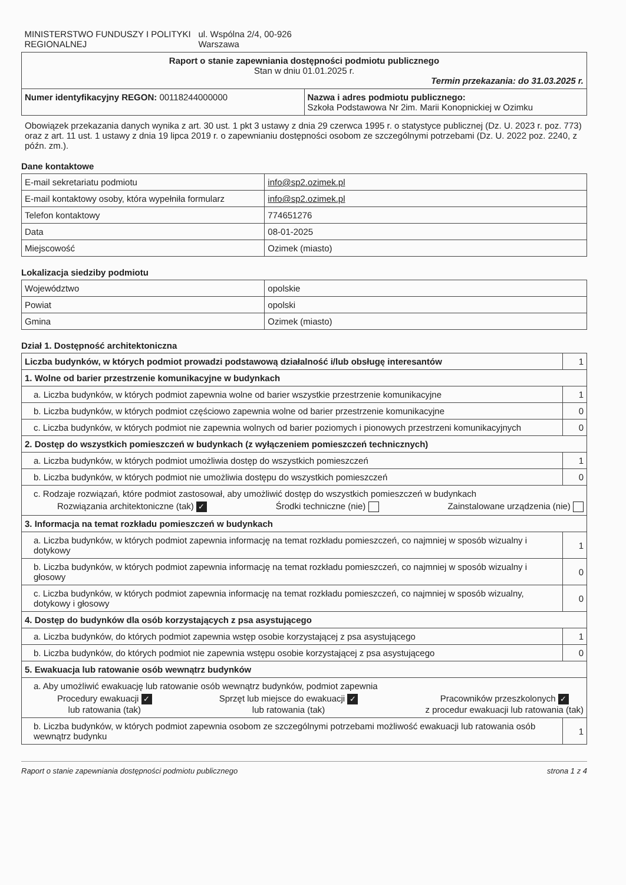| MINISTERSTWO FUNDUSZY I POLITYKI REGIONALNEJ ul. Wspólna 2/4, 00-926 Warszawa | |
| Raport o stanie zapewniania dostępności podmiotu publicznego Stan w dniu 01.01.2025 r. Termin przekazania: do 31.03.2025 r. | |
| Numer identyfikacyjny REGON: 00118244000000 | Nazwa i adres podmiotu publicznego: Szkoła Podstawowa Nr 2im. Marii Konopnickiej w Ozimku |
Obowiązek przekazania danych wynika z art. 30 ust. 1 pkt 3 ustawy z dnia 29 czerwca 1995 r. o statystyce publicznej (Dz. U. 2023 r. poz. 773) oraz z art. 11 ust. 1 ustawy z dnia 19 lipca 2019 r. o zapewnianiu dostępności osobom ze szczególnymi potrzebami (Dz. U. 2022 poz. 2240, z późn. zm.).
Dane kontaktowe
| E-mail sekretariatu podmiotu | info@sp2.ozimek.pl |
| E-mail kontaktowy osoby, która wypełniła formularz | info@sp2.ozimek.pl |
| Telefon kontaktowy | 774651276 |
| Data | 08-01-2025 |
| Miejscowość | Ozimek (miasto) |
Lokalizacja siedziby podmiotu
| Województwo | opolskie |
| Powiat | opolski |
| Gmina | Ozimek (miasto) |
Dział 1. Dostępność architektoniczna
| Liczba budynków, w których podmiot prowadzi podstawową działalność i/lub obsługę interesantów | 1 |
| 1. Wolne od barier przestrzenie komunikacyjne w budynkach | |
| a. Liczba budynków, w których podmiot zapewnia wolne od barier wszystkie przestrzenie komunikacyjne | 1 |
| b. Liczba budynków, w których podmiot częściowo zapewnia wolne od barier przestrzenie komunikacyjne | 0 |
| c. Liczba budynków, w których podmiot nie zapewnia wolnych od barier poziomych i pionowych przestrzeni komunikacyjnych | 0 |
| 2. Dostęp do wszystkich pomieszczeń w budynkach (z wyłączeniem pomieszczeń technicznych) | |
| a. Liczba budynków, w których podmiot umożliwia dostęp do wszystkich pomieszczeń | 1 |
| b. Liczba budynków, w których podmiot nie umożliwia dostępu do wszystkich pomieszczeń | 0 |
| c. Rodzaje rozwiązań, które podmiot zastosował, aby umożliwić dostęp do wszystkich pomieszczeń w budynkach Rozwiązania architektoniczne (tak) ✓ Środki techniczne (nie) Zainstalowane urządzenia (nie) | |
| 3. Informacja na temat rozkładu pomieszczeń w budynkach | |
| a. Liczba budynków, w których podmiot zapewnia informację na temat rozkładu pomieszczeń, co najmniej w sposób wizualny i dotykowy | 1 |
| b. Liczba budynków, w których podmiot zapewnia informację na temat rozkładu pomieszczeń, co najmniej w sposób wizualny i głosowy | 0 |
| c. Liczba budynków, w których podmiot zapewnia informację na temat rozkładu pomieszczeń, co najmniej w sposób wizualny, dotykowy i głosowy | 0 |
| 4. Dostęp do budynków dla osób korzystających z psa asystującego | |
| a. Liczba budynków, do których podmiot zapewnia wstęp osobie korzystającej z psa asystującego | 1 |
| b. Liczba budynków, do których podmiot nie zapewnia wstępu osobie korzystającej z psa asystującego | 0 |
| 5. Ewakuacja lub ratowanie osób wewnątrz budynków | |
| a. Aby umożliwić ewakuację lub ratowanie osób wewnątrz budynków, podmiot zapewnia Procedury ewakuacji ✓ lub ratowania (tak) Sprzęt lub miejsce do ewakuacji ✓ lub ratowania (tak) Pracowników przeszkolonych ✓ z procedur ewakuacji lub ratowania (tak) | |
| b. Liczba budynków, w których podmiot zapewnia osobom ze szczególnymi potrzebami możliwość ewakuacji lub ratowania osób wewnątrz budynku | 1 |
Raport o stanie zapewniania dostępności podmiotu publicznego strona 1 z 4